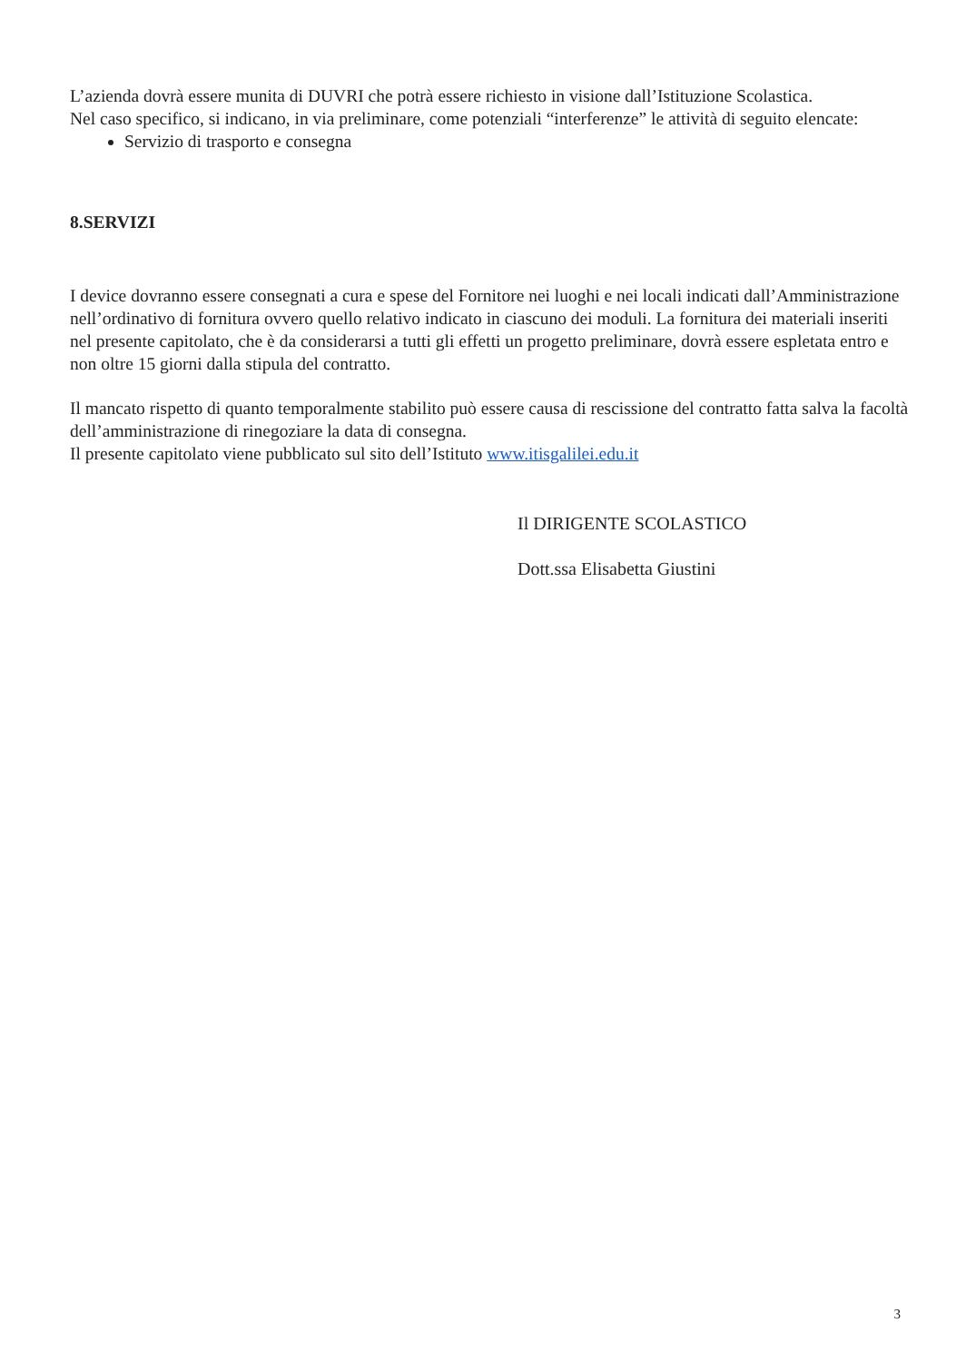L’azienda dovrà essere munita di DUVRI che potrà essere richiesto in visione dall’Istituzione Scolastica.
Nel caso specifico, si indicano, in via preliminare, come potenziali “interferenze” le attività di seguito elencate:
Servizio di trasporto e consegna
8.SERVIZI
I device dovranno essere consegnati a cura e spese del Fornitore nei luoghi e nei locali indicati dall’Amministrazione nell’ordinativo di fornitura ovvero quello relativo indicato in ciascuno dei moduli. La fornitura dei materiali inseriti nel presente capitolato, che è da considerarsi a tutti gli effetti un progetto preliminare, dovrà essere espletata entro e non oltre 15 giorni dalla stipula del contratto.
Il mancato rispetto di quanto temporalmente stabilito può essere causa di rescissione del contratto fatta salva la facoltà dell’amministrazione di rinegoziare la data di consegna.
Il presente capitolato viene pubblicato sul sito dell’Istituto www.itisgalilei.edu.it
Il DIRIGENTE SCOLASTICO
Dott.ssa Elisabetta Giustini
3